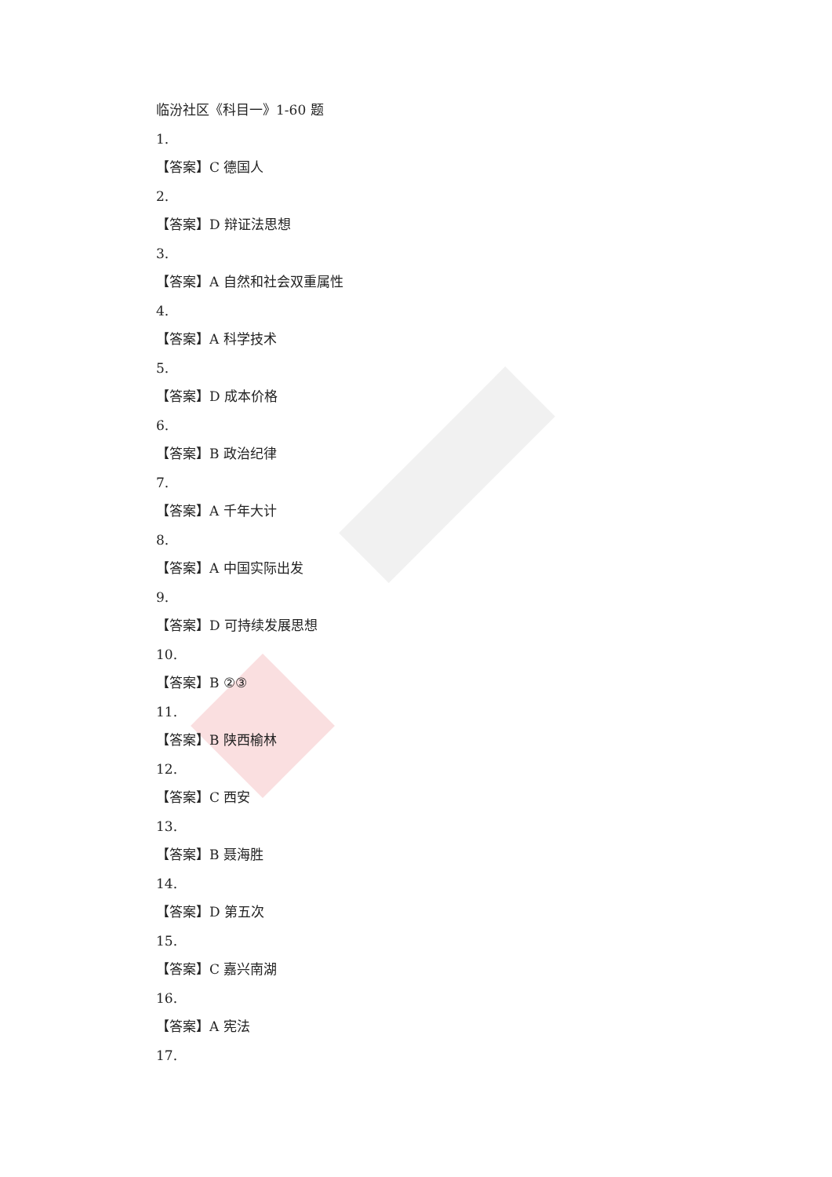临汾社区《科目一》1-60 题
1.
【答案】C 德国人
2.
【答案】D 辩证法思想
3.
【答案】A 自然和社会双重属性
4.
【答案】A 科学技术
5.
【答案】D 成本价格
6.
【答案】B 政治纪律
7.
【答案】A 千年大计
8.
【答案】A 中国实际出发
9.
【答案】D 可持续发展思想
10.
【答案】B ②③
11.
【答案】B 陕西榆林
12.
【答案】C 西安
13.
【答案】B 聂海胜
14.
【答案】D 第五次
15.
【答案】C 嘉兴南湖
16.
【答案】A 宪法
17.